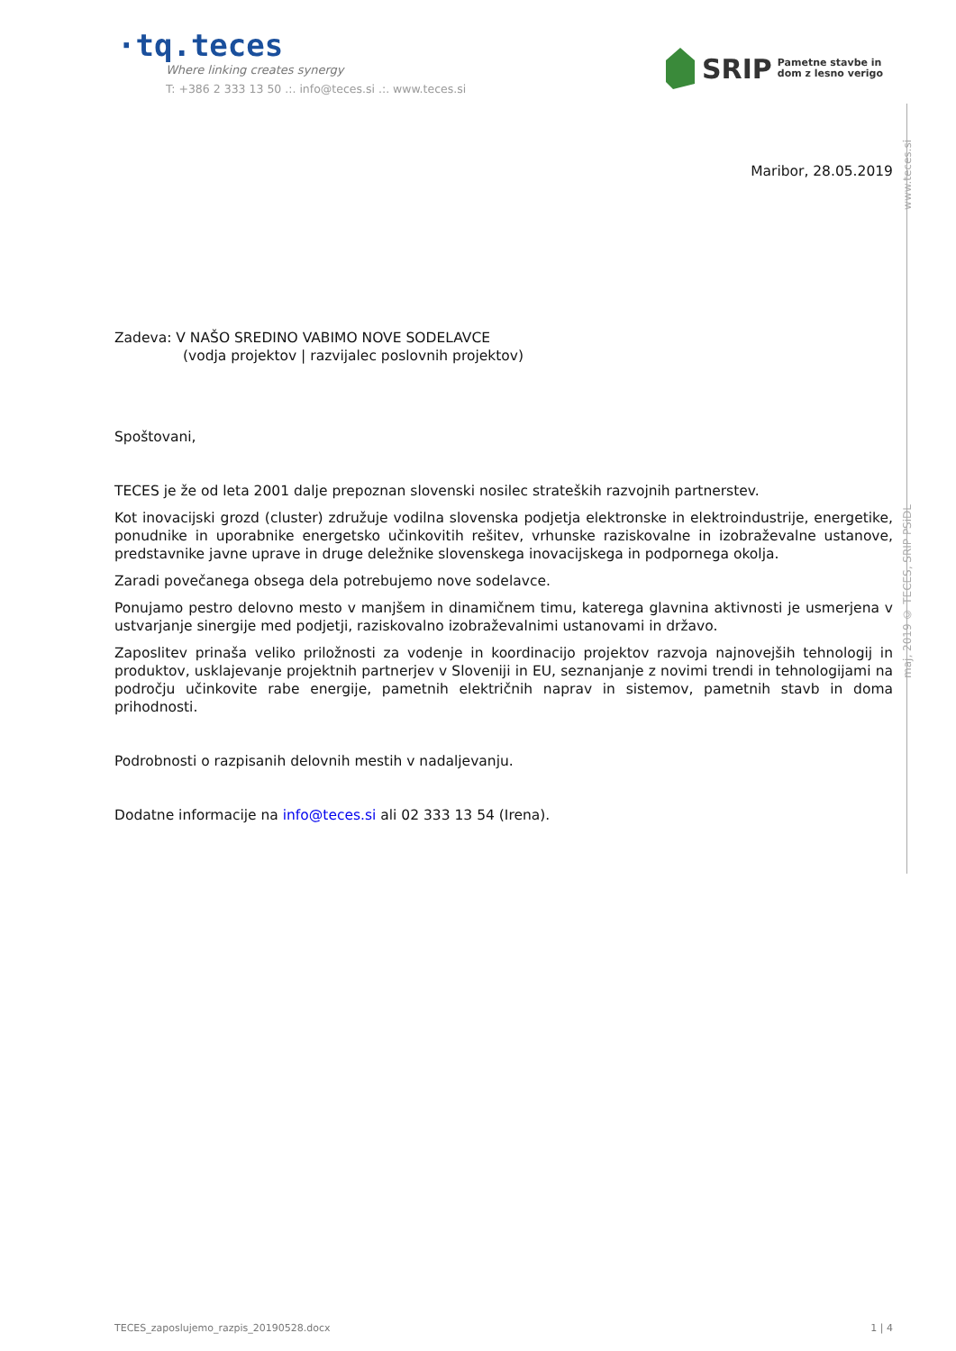·tq.teces
Where linking creates synergy
T: +386 2 333 13 50 .:. info@teces.si .:. www.teces.si
SRIP Pametne stavbe in
dom z lesno verigo
www.teces.si
maj, 2019 © TECES, SRIP PSiDL
Maribor, 28.05.2019
Zadeva: V NAŠO SREDINO VABIMO NOVE SODELAVCE
(vodja projektov | razvijalec poslovnih projektov)
Spoštovani,
TECES je že od leta 2001 dalje prepoznan slovenski nosilec strateških razvojnih partnerstev.
Kot inovacijski grozd (cluster) združuje vodilna slovenska podjetja elektronske in elektroindustrije, energetike, ponudnike in uporabnike energetsko učinkovitih rešitev, vrhunske raziskovalne in izobraževalne ustanove, predstavnike javne uprave in druge deležnike slovenskega inovacijskega in podpornega okolja.
Zaradi povečanega obsega dela potrebujemo nove sodelavce.
Ponujamo pestro delovno mesto v manjšem in dinamičnem timu, katerega glavnina aktivnosti je usmerjena v ustvarjanje sinergije med podjetji, raziskovalno izobraževalnimi ustanovami in državo.
Zaposlitev prinaša veliko priložnosti za vodenje in koordinacijo projektov razvoja najnovejših tehnologij in produktov, usklajevanje projektnih partnerjev v Sloveniji in EU, seznanjanje z novimi trendi in tehnologijami na področju učinkovite rabe energije, pametnih električnih naprav in sistemov, pametnih stavb in doma prihodnosti.
Podrobnosti o razpisanih delovnih mestih v nadaljevanju.
Dodatne informacije na info@teces.si ali 02 333 13 54 (Irena).
TECES_zaposlujemo_razpis_20190528.docx 1 | 4